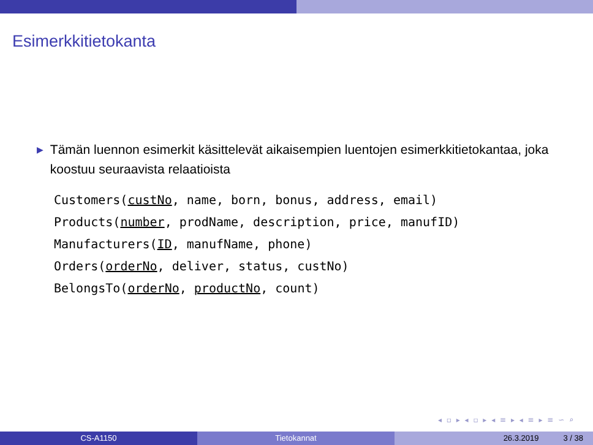Esimerkkitietokanta
▶ Tämän luennon esimerkit käsittelevät aikaisempien luentojen esimerkkitietokantaa, joka koostuu seuraavista relaatioista
Customers(custNo, name, born, bonus, address, email)
Products(number, prodName, description, price, manufID)
Manufacturers(ID, manufName, phone)
Orders(orderNo, deliver, status, custNo)
BelongsTo(orderNo, productNo, count)
◂ ▫ ▸ ◂ ▫ ▸ ◂ ≡ ▸ ◂ ≡ ▸ ≡ ∽ ⌕
CS-A1150 Tietokannat 26.3.2019 3 / 38